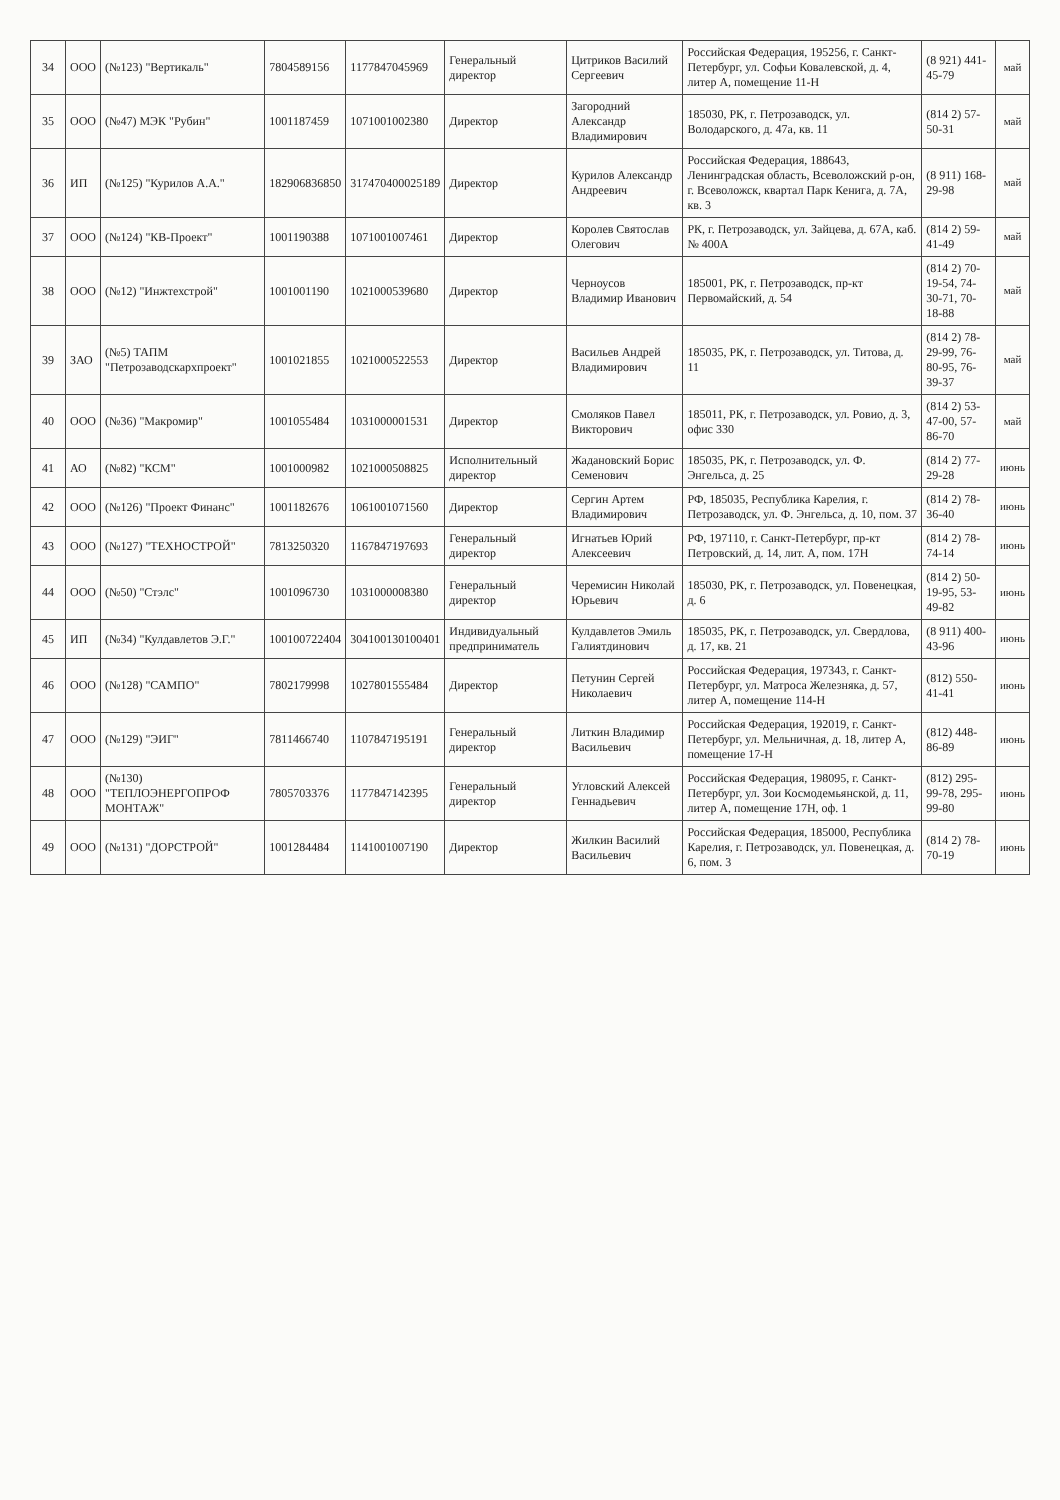| 34 | ООО | (№123) "Вертикаль" | 7804589156 | 1177847045969 | Генеральный директор | Цитриков Василий Сергеевич | Российская Федерация, 195256, г. Санкт-Петербург, ул. Софьи Ковалевской, д. 4, литер А, помещение 11-Н | (8 921) 441-45-79 | май |
| 35 | ООО | (№47) МЭК "Рубин" | 1001187459 | 1071001002380 | Директор | Загородний Александр Владимирович | 185030, РК, г. Петрозаводск, ул. Володарского, д. 47а, кв. 11 | (814 2) 57-50-31 | май |
| 36 | ИП | (№125) "Курилов А.А." | 182906836850 | 317470400025189 | Директор | Курилов Александр Андреевич | Российская Федерация, 188643, Ленинградская область, Всеволожский р-он, г. Всеволожск, квартал Парк Кенига, д. 7А, кв. 3 | (8 911) 168-29-98 | май |
| 37 | ООО | (№124) "КВ-Проект" | 1001190388 | 1071001007461 | Директор | Королев Святослав Олегович | РК, г. Петрозаводск, ул. Зайцева, д. 67А, каб. № 400А | (814 2) 59-41-49 | май |
| 38 | ООО | (№12) "Инжтехстрой" | 1001001190 | 1021000539680 | Директор | Черноусов Владимир Иванович | 185001, РК, г. Петрозаводск, пр-кт Первомайский, д. 54 | (814 2) 70-19-54, 74-30-71, 70-18-88 | май |
| 39 | ЗАО | (№5) ТАПМ "Петрозаводскархпроект" | 1001021855 | 1021000522553 | Директор | Васильев Андрей Владимирович | 185035, РК, г. Петрозаводск, ул. Титова, д. 11 | (814 2) 78-29-99, 76-80-95, 76-39-37 | май |
| 40 | ООО | (№36) "Макромир" | 1001055484 | 1031000001531 | Директор | Смоляков Павел Викторович | 185011, РК, г. Петрозаводск, ул. Ровио, д. 3, офис 330 | (814 2) 53-47-00, 57-86-70 | май |
| 41 | АО | (№82) "КСМ" | 1001000982 | 1021000508825 | Исполнительный директор | Жадановский Борис Семенович | 185035, РК, г. Петрозаводск, ул. Ф. Энгельса, д. 25 | (814 2) 77-29-28 | июнь |
| 42 | ООО | (№126) "Проект Финанс" | 1001182676 | 1061001071560 | Директор | Сергин Артем Владимирович | РФ, 185035, Республика Карелия, г. Петрозаводск, ул. Ф. Энгельса, д. 10, пом. 37 | (814 2) 78-36-40 | июнь |
| 43 | ООО | (№127) "ТЕХНОСТРОЙ" | 7813250320 | 1167847197693 | Генеральный директор | Игнатьев Юрий Алексеевич | РФ, 197110, г. Санкт-Петербург, пр-кт Петровский, д. 14, лит. А, пом. 17Н | (814 2) 78-74-14 | июнь |
| 44 | ООО | (№50) "Стэлс" | 1001096730 | 1031000008380 | Генеральный директор | Черемисин Николай Юрьевич | 185030, РК, г. Петрозаводск, ул. Повенецкая, д. 6 | (814 2) 50-19-95, 53-49-82 | июнь |
| 45 | ИП | (№34) "Кулдавлетов Э.Г." | 100100722404 | 304100130100401 | Индивидуальный предприниматель | Кулдавлетов Эмиль Галиятдинович | 185035, РК, г. Петрозаводск, ул. Свердлова, д. 17, кв. 21 | (8 911) 400-43-96 | июнь |
| 46 | ООО | (№128) "САМПО" | 7802179998 | 1027801555484 | Директор | Петунин Сергей Николаевич | Российская Федерация, 197343, г. Санкт-Петербург, ул. Матроса Железняка, д. 57, литер А, помещение 114-Н | (812) 550-41-41 | июнь |
| 47 | ООО | (№129) "ЭИГ" | 7811466740 | 1107847195191 | Генеральный директор | Литкин Владимир Васильевич | Российская Федерация, 192019, г. Санкт-Петербург, ул. Мельничная, д. 18, литер А, помещение 17-Н | (812) 448-86-89 | июнь |
| 48 | ООО | (№130) "ТЕПЛОЭНЕРГОПРОФ МОНТАЖ" | 7805703376 | 1177847142395 | Генеральный директор | Угловский Алексей Геннадьевич | Российская Федерация, 198095, г. Санкт-Петербург, ул. Зои Космодемьянской, д. 11, литер А, помещение 17Н, оф. 1 | (812) 295-99-78, 295-99-80 | июнь |
| 49 | ООО | (№131) "ДОРСТРОЙ" | 1001284484 | 1141001007190 | Директор | Жилкин Василий Васильевич | Российская Федерация, 185000, Республика Карелия, г. Петрозаводск, ул. Повенецкая, д. 6, пом. 3 | (814 2) 78-70-19 | июнь |